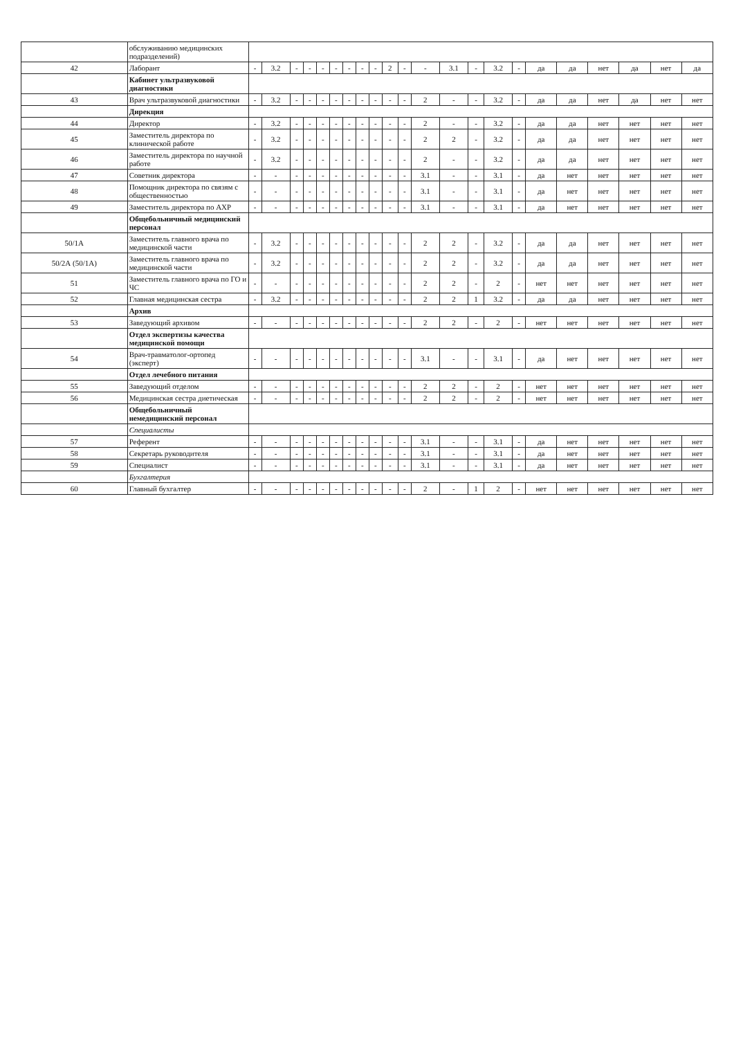| | обслуживанию медицинских подразделений) | | | | | | | | | | | | | | | | | | | | | | |
| 42 | Лаборант | - | 3.2 | - | - | - | - | - | - | - | 2 | - | - | 3.1 | - | 3.2 | - | да | да | нет | да | нет | да |
| | Кабинет ультразвуковой диагностики | | | | | | | | | | | | | | | | | | | | | | |
| 43 | Врач ультразвуковой диагностики | - | 3.2 | - | - | - | - | - | - | - | - | - | 2 | - | - | 3.2 | - | да | да | нет | да | нет | нет |
| | Дирекция | | | | | | | | | | | | | | | | | | | | | | |
| 44 | Директор | - | 3.2 | - | - | - | - | - | - | - | - | - | 2 | - | - | 3.2 | - | да | да | нет | нет | нет | нет |
| 45 | Заместитель директора по клинической работе | - | 3.2 | - | - | - | - | - | - | - | - | - | 2 | 2 | - | 3.2 | - | да | да | нет | нет | нет | нет |
| 46 | Заместитель директора по научной работе | - | 3.2 | - | - | - | - | - | - | - | - | - | 2 | - | - | 3.2 | - | да | да | нет | нет | нет | нет |
| 47 | Советник директора | - | - | - | - | - | - | - | - | - | - | - | 3.1 | - | - | 3.1 | - | да | нет | нет | нет | нет | нет |
| 48 | Помощник директора по связям с общественностью | - | - | - | - | - | - | - | - | - | - | - | 3.1 | - | - | 3.1 | - | да | нет | нет | нет | нет | нет |
| 49 | Заместитель директора по АХР | - | - | - | - | - | - | - | - | - | - | - | 3.1 | - | - | 3.1 | - | да | нет | нет | нет | нет | нет |
| | Общебольничный медицинский персонал | | | | | | | | | | | | | | | | | | | | | | |
| 50/1А | Заместитель главного врача по медицинской части | - | 3.2 | - | - | - | - | - | - | - | - | - | 2 | 2 | - | 3.2 | - | да | да | нет | нет | нет | нет |
| 50/2А (50/1А) | Заместитель главного врача по медицинской части | - | 3.2 | - | - | - | - | - | - | - | - | - | 2 | 2 | - | 3.2 | - | да | да | нет | нет | нет | нет |
| 51 | Заместитель главного врача по ГО и ЧС | - | - | - | - | - | - | - | - | - | - | - | 2 | 2 | - | 2 | - | нет | нет | нет | нет | нет | нет |
| 52 | Главная медицинская сестра | - | 3.2 | - | - | - | - | - | - | - | - | - | 2 | 2 | 1 | 3.2 | - | да | да | нет | нет | нет | нет |
| | Архив | | | | | | | | | | | | | | | | | | | | | | |
| 53 | Заведующий архивом | - | - | - | - | - | - | - | - | - | - | - | 2 | 2 | - | 2 | - | нет | нет | нет | нет | нет | нет |
| | Отдел экспертизы качества медицинской помощи | | | | | | | | | | | | | | | | | | | | | | |
| 54 | Врач-травматолог-ортопед (эксперт) | - | - | - | - | - | - | - | - | - | - | - | 3.1 | - | - | 3.1 | - | да | нет | нет | нет | нет | нет |
| | Отдел лечебного питания | | | | | | | | | | | | | | | | | | | | | | |
| 55 | Заведующий отделом | - | - | - | - | - | - | - | - | - | - | - | 2 | 2 | - | 2 | - | нет | нет | нет | нет | нет | нет |
| 56 | Медицинская сестра диетическая | - | - | - | - | - | - | - | - | - | - | - | 2 | 2 | - | 2 | - | нет | нет | нет | нет | нет | нет |
| | Общебольничный немедицинский персонал | | | | | | | | | | | | | | | | | | | | | | |
| | Специалисты | | | | | | | | | | | | | | | | | | | | | | |
| 57 | Референт | - | - | - | - | - | - | - | - | - | - | - | 3.1 | - | - | 3.1 | - | да | нет | нет | нет | нет | нет |
| 58 | Секретарь руководителя | - | - | - | - | - | - | - | - | - | - | - | 3.1 | - | - | 3.1 | - | да | нет | нет | нет | нет | нет |
| 59 | Специалист | - | - | - | - | - | - | - | - | - | - | - | 3.1 | - | - | 3.1 | - | да | нет | нет | нет | нет | нет |
| | Бухгалтерия | | | | | | | | | | | | | | | | | | | | | | |
| 60 | Главный бухгалтер | - | - | - | - | - | - | - | - | - | - | - | 2 | - | 1 | 2 | - | нет | нет | нет | нет | нет | нет |